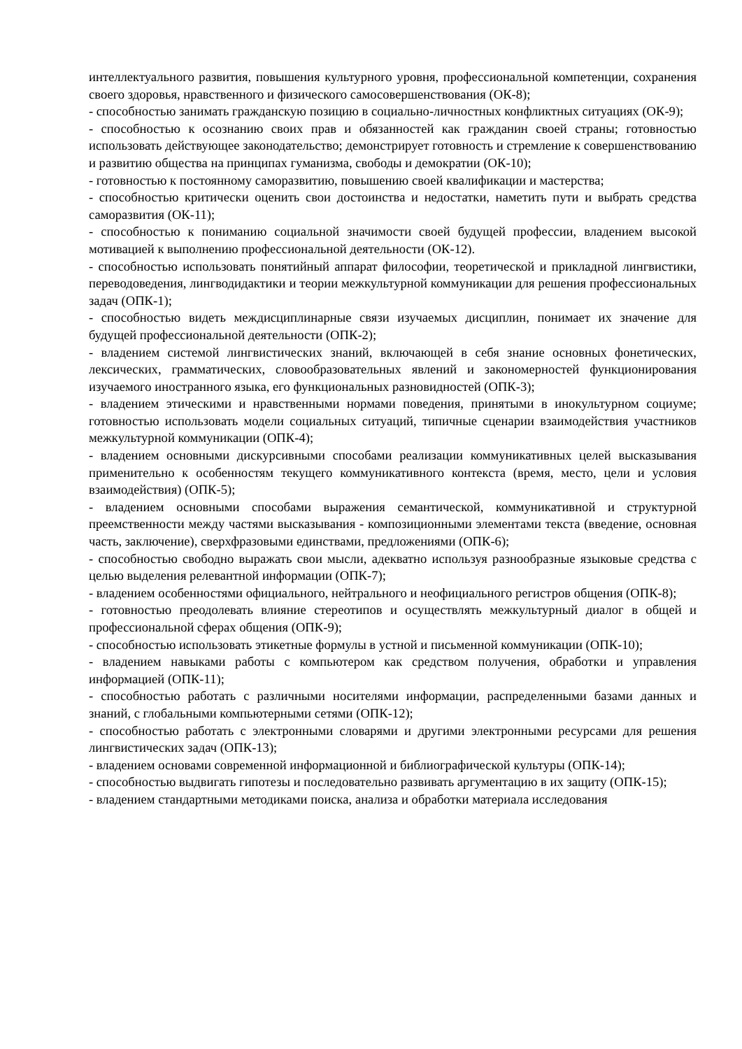интеллектуального развития, повышения культурного уровня, профессиональной компетенции, сохранения своего здоровья, нравственного и физического самосовершенствования (ОК-8);
- способностью занимать гражданскую позицию в социально-личностных конфликтных ситуациях (ОК-9);
- способностью к осознанию своих прав и обязанностей как гражданин своей страны; готовностью использовать действующее законодательство; демонстрирует готовность и стремление к совершенствованию и развитию общества на принципах гуманизма, свободы и демократии (ОК-10);
- готовностью к постоянному саморазвитию, повышению своей квалификации и мастерства;
- способностью критически оценить свои достоинства и недостатки, наметить пути и выбрать средства саморазвития (ОК-11);
- способностью к пониманию социальной значимости своей будущей профессии, владением высокой мотивацией к выполнению профессиональной деятельности (ОК-12).
- способностью использовать понятийный аппарат философии, теоретической и прикладной лингвистики, переводоведения, лингводидактики и теории межкультурной коммуникации для решения профессиональных задач (ОПК-1);
- способностью видеть междисциплинарные связи изучаемых дисциплин, понимает их значение для будущей профессиональной деятельности (ОПК-2);
- владением системой лингвистических знаний, включающей в себя знание основных фонетических, лексических, грамматических, словообразовательных явлений и закономерностей функционирования изучаемого иностранного языка, его функциональных разновидностей (ОПК-3);
- владением этическими и нравственными нормами поведения, принятыми в инокультурном социуме; готовностью использовать модели социальных ситуаций, типичные сценарии взаимодействия участников межкультурной коммуникации (ОПК-4);
- владением основными дискурсивными способами реализации коммуникативных целей высказывания применительно к особенностям текущего коммуникативного контекста (время, место, цели и условия взаимодействия) (ОПК-5);
- владением основными способами выражения семантической, коммуникативной и структурной преемственности между частями высказывания - композиционными элементами текста (введение, основная часть, заключение), сверхфразовыми единствами, предложениями (ОПК-6);
- способностью свободно выражать свои мысли, адекватно используя разнообразные языковые средства с целью выделения релевантной информации (ОПК-7);
- владением особенностями официального, нейтрального и неофициального регистров общения (ОПК-8);
- готовностью преодолевать влияние стереотипов и осуществлять межкультурный диалог в общей и профессиональной сферах общения (ОПК-9);
- способностью использовать этикетные формулы в устной и письменной коммуникации (ОПК-10);
- владением навыками работы с компьютером как средством получения, обработки и управления информацией (ОПК-11);
- способностью работать с различными носителями информации, распределенными базами данных и знаний, с глобальными компьютерными сетями (ОПК-12);
- способностью работать с электронными словарями и другими электронными ресурсами для решения лингвистических задач (ОПК-13);
- владением основами современной информационной и библиографической культуры (ОПК-14);
- способностью выдвигать гипотезы и последовательно развивать аргументацию в их защиту (ОПК-15);
- владением стандартными методиками поиска, анализа и обработки материала исследования